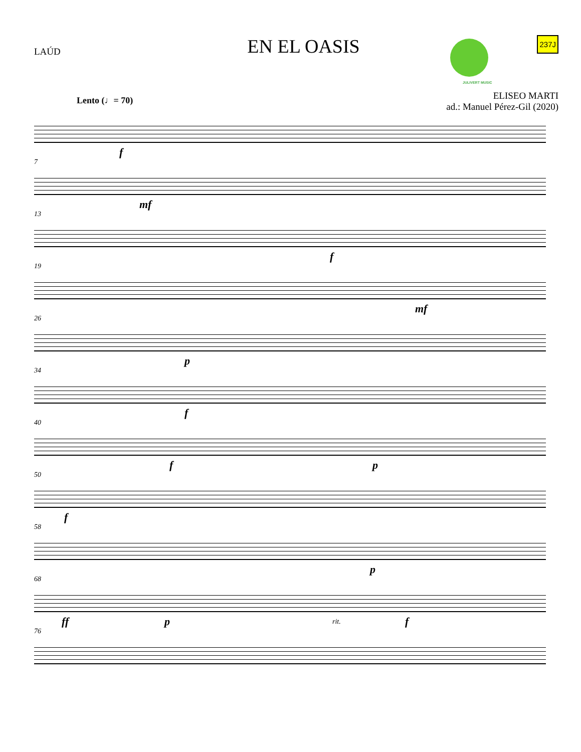LAÚD
EN EL OASIS
JULIVERT MUSIC 237J
ELISEO MARTI
ad.: Manuel Pérez-Gil (2020)
Lento (♩= 70)
f
7
mf
13
f
19
mf
26
p
34
f
40
f p
50
f
58
p
68
ff p rit. f
76